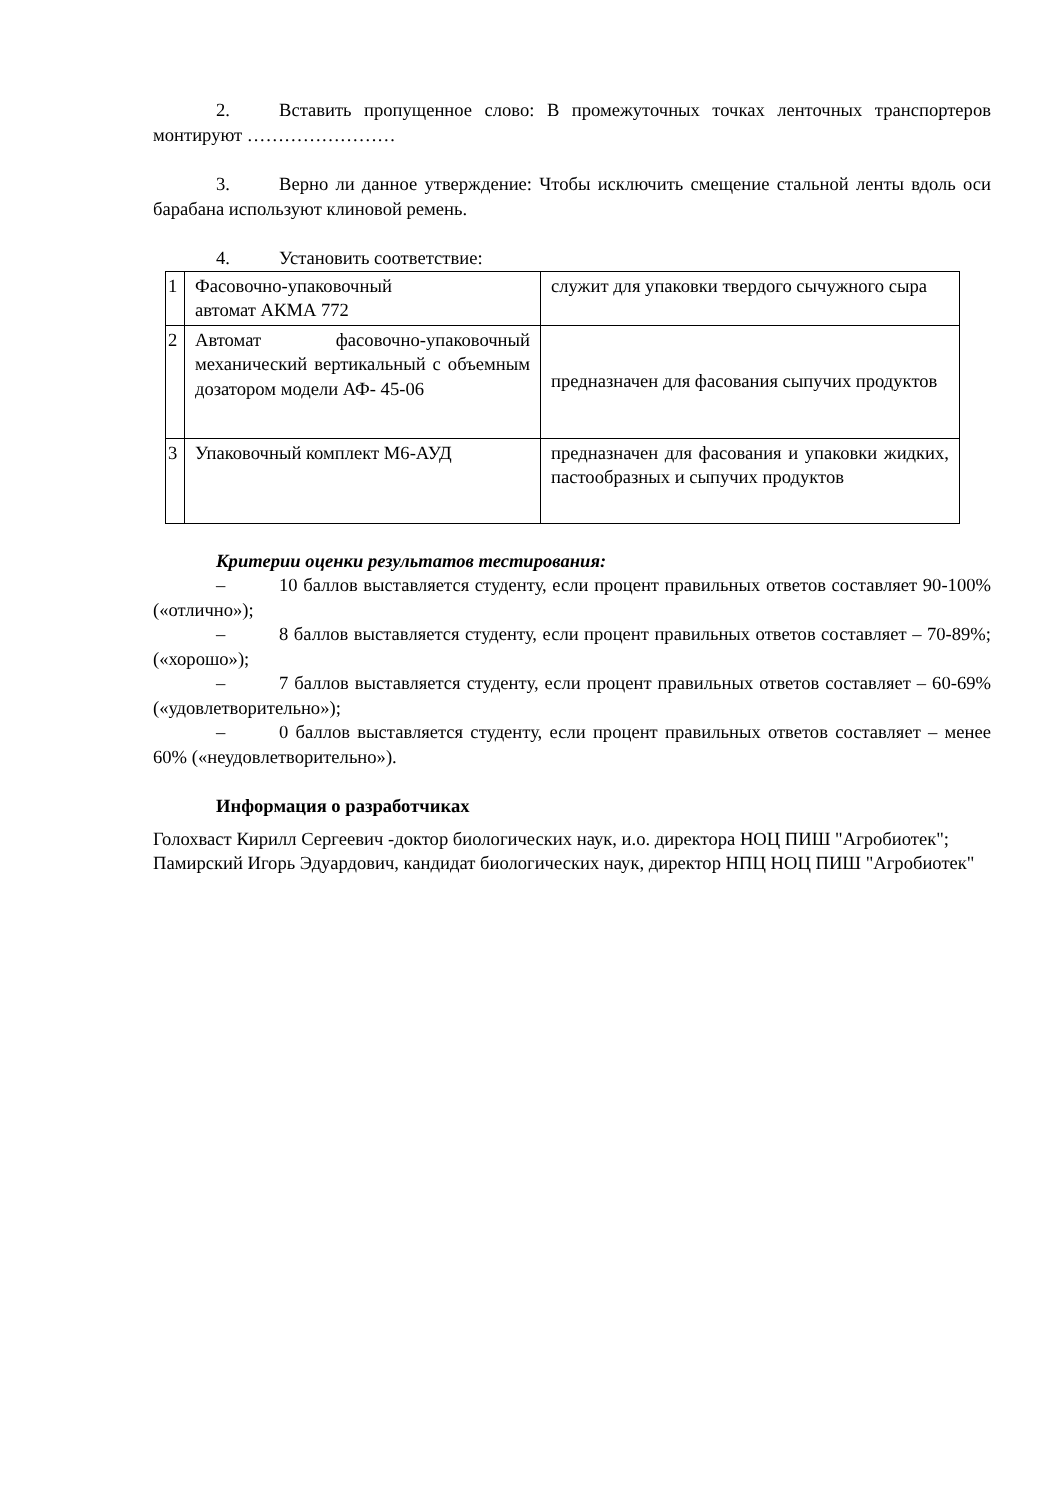2. Вставить пропущенное слово: В промежуточных точках ленточных транспортеров монтируют ……………………
3. Верно ли данное утверждение: Чтобы исключить смещение стальной ленты вдоль оси барабана используют клиновой ремень.
4. Установить соответствие:
| 1 | Фасовочно-упаковочный автомат АКМА 772 | служит для упаковки твердого сычужного сыра |
| 2 | Автомат фасовочно-упаковочный механический вертикальный с объемным дозатором модели АФ- 45-06 | предназначен для фасования сыпучих продуктов |
| 3 | Упаковочный комплект М6-АУД | предназначен для фасования и упаковки жидких, пастообразных и сыпучих продуктов |
Критерии оценки результатов тестирования:
– 10 баллов выставляется студенту, если процент правильных ответов составляет 90-100% («отлично»);
– 8 баллов выставляется студенту, если процент правильных ответов составляет – 70-89%; («хорошо»);
– 7 баллов выставляется студенту, если процент правильных ответов составляет – 60-69% («удовлетворительно»);
– 0 баллов выставляется студенту, если процент правильных ответов составляет – менее 60% («неудовлетворительно»).
Информация о разработчиках
Голохваст Кирилл Сергеевич -доктор биологических наук, и.о. директора НОЦ ПИШ "Агробиотек";
Памирский Игорь Эдуардович, кандидат биологических наук, директор НПЦ НОЦ ПИШ "Агробиотек"